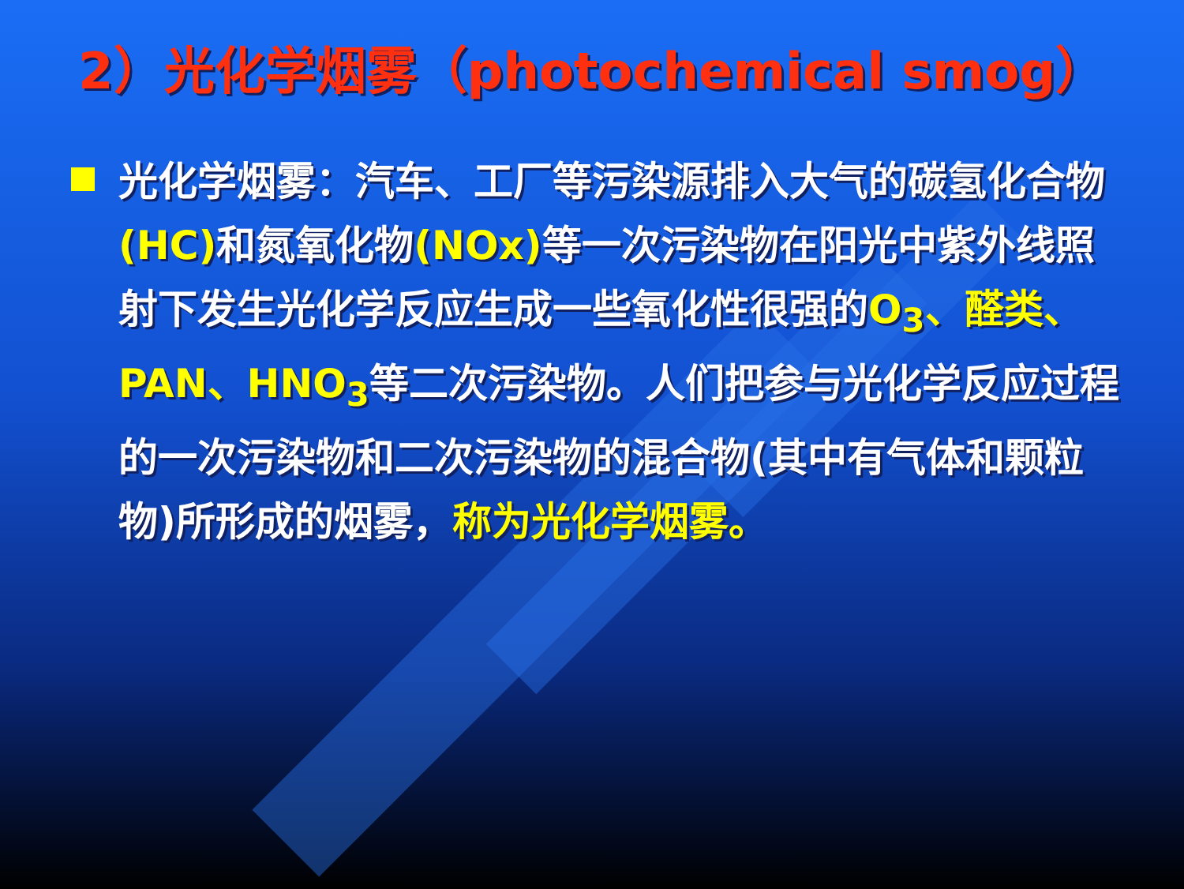2）光化学烟雾（photochemical smog）
光化学烟雾：汽车、工厂等污染源排入大气的碳氢化合物(HC) 和氮氧化物(NOx) 等一次污染物在阳光中紫外线照射下发生光化学反应生成一些氧化性很强的O<sub>3</sub>、醛类、PAN、HNO<sub>3</sub>等二次污染物。人们把参与光化学反应过程的一次污染物和二次污染物的混合物(其中有气体和颗粒物)所形成的烟雾，称为光化学烟雾。